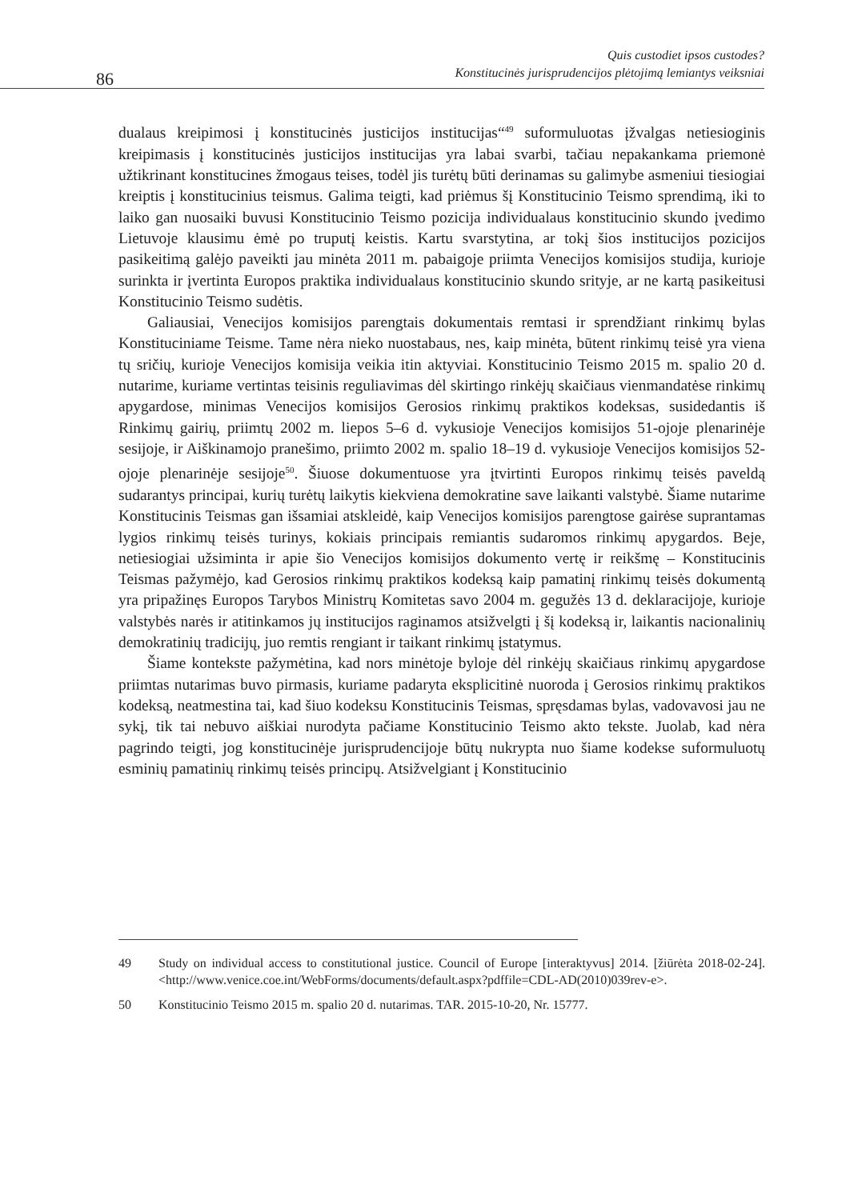86
Quis custodiet ipsos custodes?
Konstitucinės jurisprudencijos plėtojimą lemiantys veiksniai
dualaus kreipimosi į konstitucinės justicijos institucijas“<sup>49</sup> suformuluotas įžvalgas netiesioginis kreipimasis į konstitucinės justicijos institucijas yra labai svarbi, tačiau nepakankama priemonė užtikrinant konstitucines žmogaus teises, todėl jis turėtų būti derinamas su galimybe asmeniui tiesiogiai kreiptis į konstitucinius teismus. Galima teigti, kad priėmus šį Konstitucinio Teismo sprendimą, iki to laiko gan nuosaiki buvusi Konstitucinio Teismo pozicija individualaus konstitucinio skundo įvedimo Lietuvoje klausimu ėmė po truputį keistis. Kartu svarstytina, ar tokį šios institucijos pozicijos pasikeitimą galėjo paveikti jau minėta 2011 m. pabaigoje priimta Venecijos komisijos studija, kurioje surinkta ir įvertinta Europos praktika individualaus konstitucinio skundo srityje, ar ne kartą pasikeitusi Konstitucinio Teismo sudėtis.
Galiausiai, Venecijos komisijos parengtais dokumentais remtasi ir sprendžiant rinkimų bylas Konstituciniame Teisme. Tame nėra nieko nuostabaus, nes, kaip minėta, būtent rinkimų teisė yra viena tų sričių, kurioje Venecijos komisija veikia itin aktyviai. Konstitucinio Teismo 2015 m. spalio 20 d. nutarime, kuriame vertintas teisinis reguliavimas dėl skirtingo rinkėjų skaičiaus vienmandatėse rinkimų apygardose, minimas Venecijos komisijos Gerosios rinkimų praktikos kodeksas, susidedantis iš Rinkimų gairių, priimtų 2002 m. liepos 5–6 d. vykusioje Venecijos komisijos 51-ojoje plenarinėje sesijoje, ir Aiškinamojo pranešimo, priimto 2002 m. spalio 18–19 d. vykusioje Venecijos komisijos 52-ojoje plenarinėje sesijoje<sup>50</sup>. Šiuose dokumentuose yra įtvirtinti Europos rinkimų teisės paveldą sudarantys principai, kurių turėtų laikytis kiekviena demokratine save laikanti valstybė. Šiame nutarime Konstitucinis Teismas gan išsamiai atskleidė, kaip Venecijos komisijos parengtose gairėse suprantamas lygios rinkimų teisės turinys, kokiais principais remiantis sudaromos rinkimų apygardos. Beje, netiesiogiai užsiminta ir apie šio Venecijos komisijos dokumento vertę ir reikšmę – Konstitucinis Teismas pažymėjo, kad Gerosios rinkimų praktikos kodeksą kaip pamatinį rinkimų teisės dokumentą yra pripažinęs Europos Tarybos Ministrų Komitetas savo 2004 m. gegužės 13 d. deklaracijoje, kurioje valstybės narės ir atitinkamos jų institucijos raginamos atsižvelgti į šį kodeksą ir, laikantis nacionalinių demokratinių tradicijų, juo remtis rengiant ir taikant rinkimų įstatymus.
Šiame kontekste pažymėtina, kad nors minėtoje byloje dėl rinkėjų skaičiaus rinkimų apygardose priimtas nutarimas buvo pirmasis, kuriame padaryta eksplicitinė nuoroda į Gerosios rinkimų praktikos kodeksą, neatmestina tai, kad šiuo kodeksu Konstitucinis Teismas, spręsdamas bylas, vadovavosi jau ne sykį, tik tai nebuvo aiškiai nurodyta pačiame Konstitucinio Teismo akto tekste. Juolab, kad nėra pagrindo teigti, jog konstitucinėje jurisprudencijoje būtų nukrypta nuo šiame kodekse suformuluotų esminių pamatinių rinkimų teisės principų. Atsižvelgiant į Konstitucinio
49 Study on individual access to constitutional justice. Council of Europe [interaktyvus] 2014. [žiūrėta 2018-02-24]. <http://www.venice.coe.int/WebForms/documents/default.aspx?pdffile=CDL-AD(2010)039rev-e>.
50 Konstitucinio Teismo 2015 m. spalio 20 d. nutarimas. TAR. 2015-10-20, Nr. 15777.